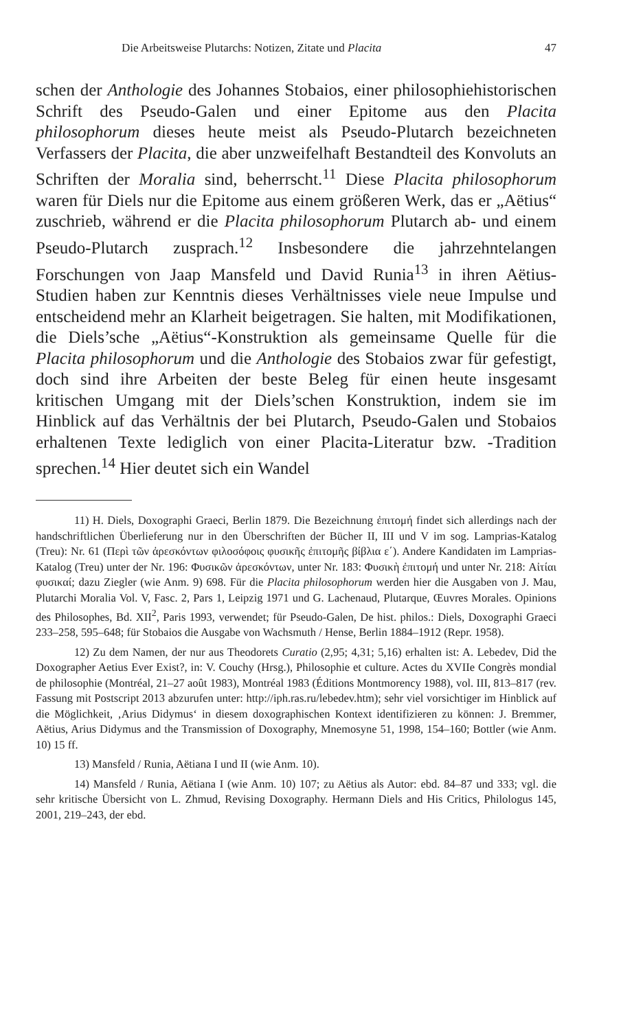Die Arbeitsweise Plutarchs: Notizen, Zitate und Placita 47
schen der Anthologie des Johannes Stobaios, einer philosophiehistorischen Schrift des Pseudo-Galen und einer Epitome aus den Placita philosophorum dieses heute meist als Pseudo-Plutarch bezeichneten Verfassers der Placita, die aber unzweifelhaft Bestandteil des Konvoluts an Schriften der Moralia sind, beherrscht.<sup>11</sup> Diese Placita philosophorum waren für Diels nur die Epitome aus einem größeren Werk, das er „Aëtius“ zuschrieb, während er die Placita philosophorum Plutarch ab- und einem Pseudo-Plutarch zusprach.<sup>12</sup> Insbesondere die jahrzehntelangen Forschungen von Jaap Mansfeld und David Runia<sup>13</sup> in ihren Aëtius-Studien haben zur Kenntnis dieses Verhältnisses viele neue Impulse und entscheidend mehr an Klarheit beigetragen. Sie halten, mit Modifikationen, die Diels’sche „Aëtius“-Konstruktion als gemeinsame Quelle für die Placita philosophorum und die Anthologie des Stobaios zwar für gefestigt, doch sind ihre Arbeiten der beste Beleg für einen heute insgesamt kritischen Umgang mit der Diels’schen Konstruktion, indem sie im Hinblick auf das Verhältnis der bei Plutarch, Pseudo-Galen und Stobaios erhaltenen Texte lediglich von einer Placita-Literatur bzw. -Tradition sprechen.<sup>14</sup> Hier deutet sich ein Wandel
11) H. Diels, Doxographi Graeci, Berlin 1879. Die Bezeichnung ἐπιτομή findet sich allerdings nach der handschriftlichen Überlieferung nur in den Überschriften der Bücher II, III und V im sog. Lamprias-Katalog (Treu): Nr. 61 (Περὶ τῶν ἀρεσκόντων φιλοσόφοις φυσικῆς ἐπιτομῆς βίβλια ε΄). Andere Kandidaten im Lamprias-Katalog (Treu) unter der Nr. 196: Φυσικῶν ἀρεσκόντων, unter Nr. 183: Φυσικὴ ἐπιτομή und unter Nr. 218: Αἰτίαι φυσικαί; dazu Ziegler (wie Anm. 9) 698. Für die Placita philosophorum werden hier die Ausgaben von J. Mau, Plutarchi Moralia Vol. V, Fasc. 2, Pars 1, Leipzig 1971 und G. Lachenaud, Plutarque, Œuvres Morales. Opinions des Philosophes, Bd. XII<sup>2</sup>, Paris 1993, verwendet; für Pseudo-Galen, De hist. philos.: Diels, Doxographi Graeci 233–258, 595–648; für Stobaios die Ausgabe von Wachsmuth / Hense, Berlin 1884–1912 (Repr. 1958).
12) Zu dem Namen, der nur aus Theodorets Curatio (2,95; 4,31; 5,16) erhalten ist: A. Lebedev, Did the Doxographer Aetius Ever Exist?, in: V. Couchy (Hrsg.), Philosophie et culture. Actes du XVIIe Congrès mondial de philosophie (Montréal, 21–27 août 1983), Montréal 1983 (Éditions Montmorency 1988), vol. III, 813–817 (rev. Fassung mit Postscript 2013 abzurufen unter: http://iph.ras.ru/lebedev.htm); sehr viel vorsichtiger im Hinblick auf die Möglichkeit, ‚Arius Didymus‘ in diesem doxographischen Kontext identifizieren zu können: J. Bremmer, Aëtius, Arius Didymus and the Transmission of Doxography, Mnemosyne 51, 1998, 154–160; Bottler (wie Anm. 10) 15 ff.
13) Mansfeld / Runia, Aëtiana I und II (wie Anm. 10).
14) Mansfeld / Runia, Aëtiana I (wie Anm. 10) 107; zu Aëtius als Autor: ebd. 84–87 und 333; vgl. die sehr kritische Übersicht von L. Zhmud, Revising Doxography. Hermann Diels and His Critics, Philologus 145, 2001, 219–243, der ebd.